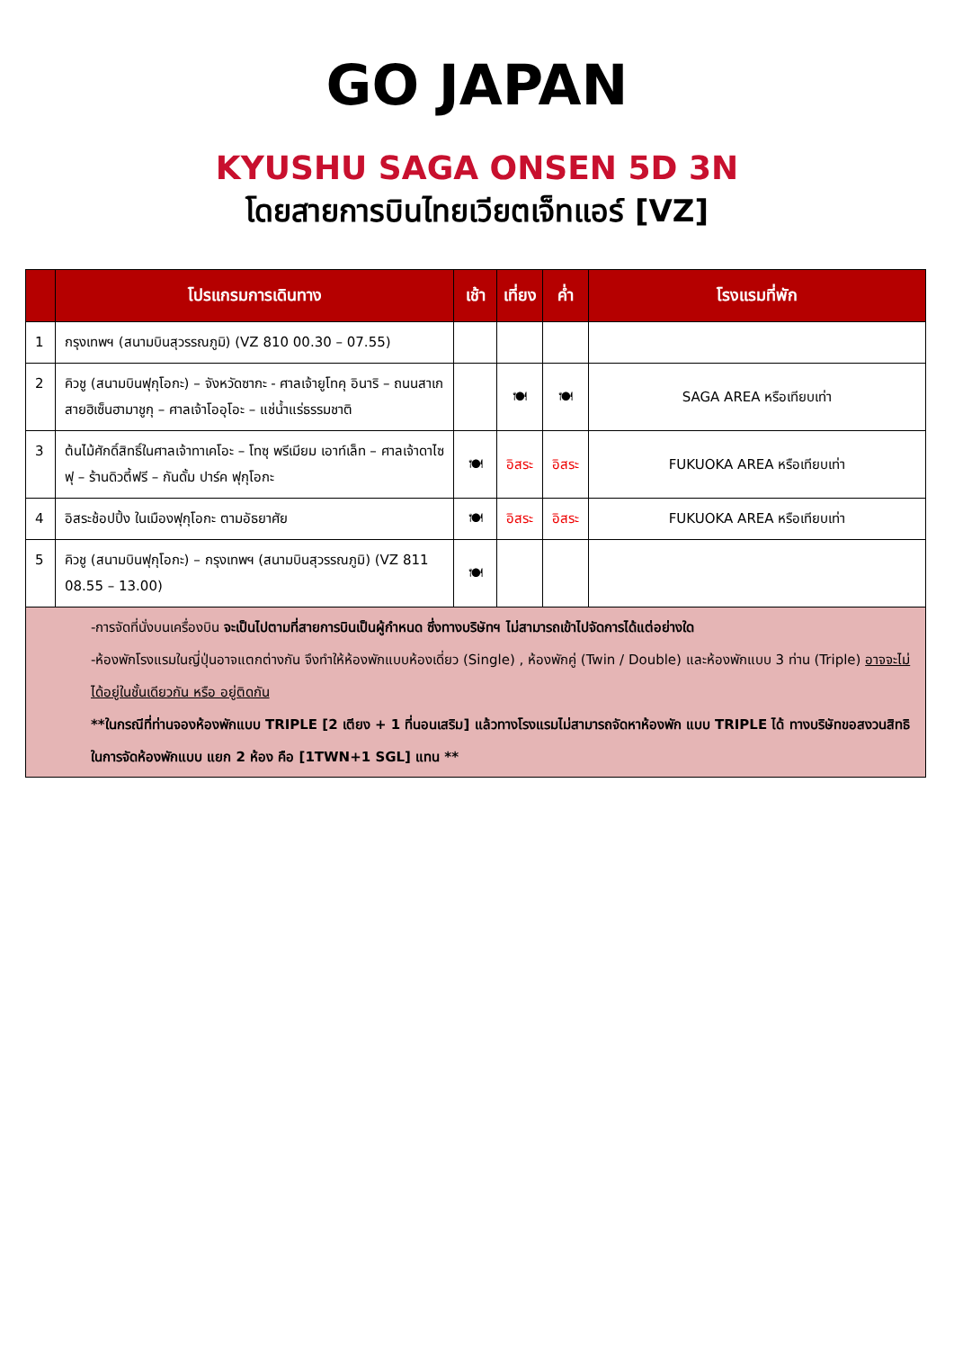GO JAPAN
KYUSHU SAGA ONSEN 5D 3N
โดยสายการบินไทยเวียตเจ็ทแอร์ [VZ]
| | โปรแกรมการเดินทาง | เช้า | เที่ยง | ค่ำ | โรงแรมที่พัก |
| --- | --- | --- | --- | --- | --- |
| 1 | กรุงเทพฯ (สนามบินสุวรรณภูมิ) (VZ 810 00.30 – 07.55) | | | | |
| 2 | คิวชู (สนามบินฟุกุโอกะ) – จังหวัดซากะ - ศาลเจ้ายูโทคุ อินาริ – ถนนสาเก สายฮิเซ็นฮามาชูกุ – ศาลเจ้าโออุโอะ – แช่น้ำแร่ธรรมชาติ | | 🍽 | 🍽 | SAGA AREA หรือเทียบเท่า |
| 3 | ต้นไม้ศักดิ์สิทธิ์ในศาลเจ้าทาเคโอะ – โทซุ พรีเมียม เอาท์เล็ท – ศาลเจ้าดาไซฟุ – ร้านดิวตี้ฟรี – กันดั้ม ปาร์ค ฟุกุโอกะ | 🍽 | อิสระ | อิสระ | FUKUOKA AREA หรือเทียบเท่า |
| 4 | อิสระช้อปปิ้ง ในเมืองฟุกุโอกะ ตามอัธยาศัย | 🍽 | อิสระ | อิสระ | FUKUOKA AREA หรือเทียบเท่า |
| 5 | คิวชู (สนามบินฟุกุโอกะ) – กรุงเทพฯ (สนามบินสุวรรณภูมิ) (VZ 811 08.55 – 13.00) | 🍽 | | | |
| -การจัดที่นั่งบนเครื่องบิน จะเป็นไปตามที่สายการบินเป็นผู้กำหนด ซึ่งทางบริษัทฯ ไม่สามารถเข้าไปจัดการได้แต่อย่างใด -ห้องพักโรงแรมในญี่ปุ่นอาจแตกต่างกัน จึงทำให้ห้องพักแบบห้องเดี่ยว (Single) , ห้องพักคู่ (Twin / Double) และห้องพักแบบ 3 ท่าน (Triple) อาจจะไม่ได้อยู่ในชั้นเดียวกัน หรือ อยู่ติดกัน **ในกรณีที่ท่านจองห้องพักแบบ TRIPLE [2 เตียง + 1 ที่นอนเสริม] แล้วทางโรงแรมไม่สามารถจัดหาห้องพัก แบบ TRIPLE ได้ ทางบริษัทขอสงวนสิทธิในการจัดห้องพักแบบ แยก 2 ห้อง คือ [1TWN+1 SGL] แทน ** | | | | | |